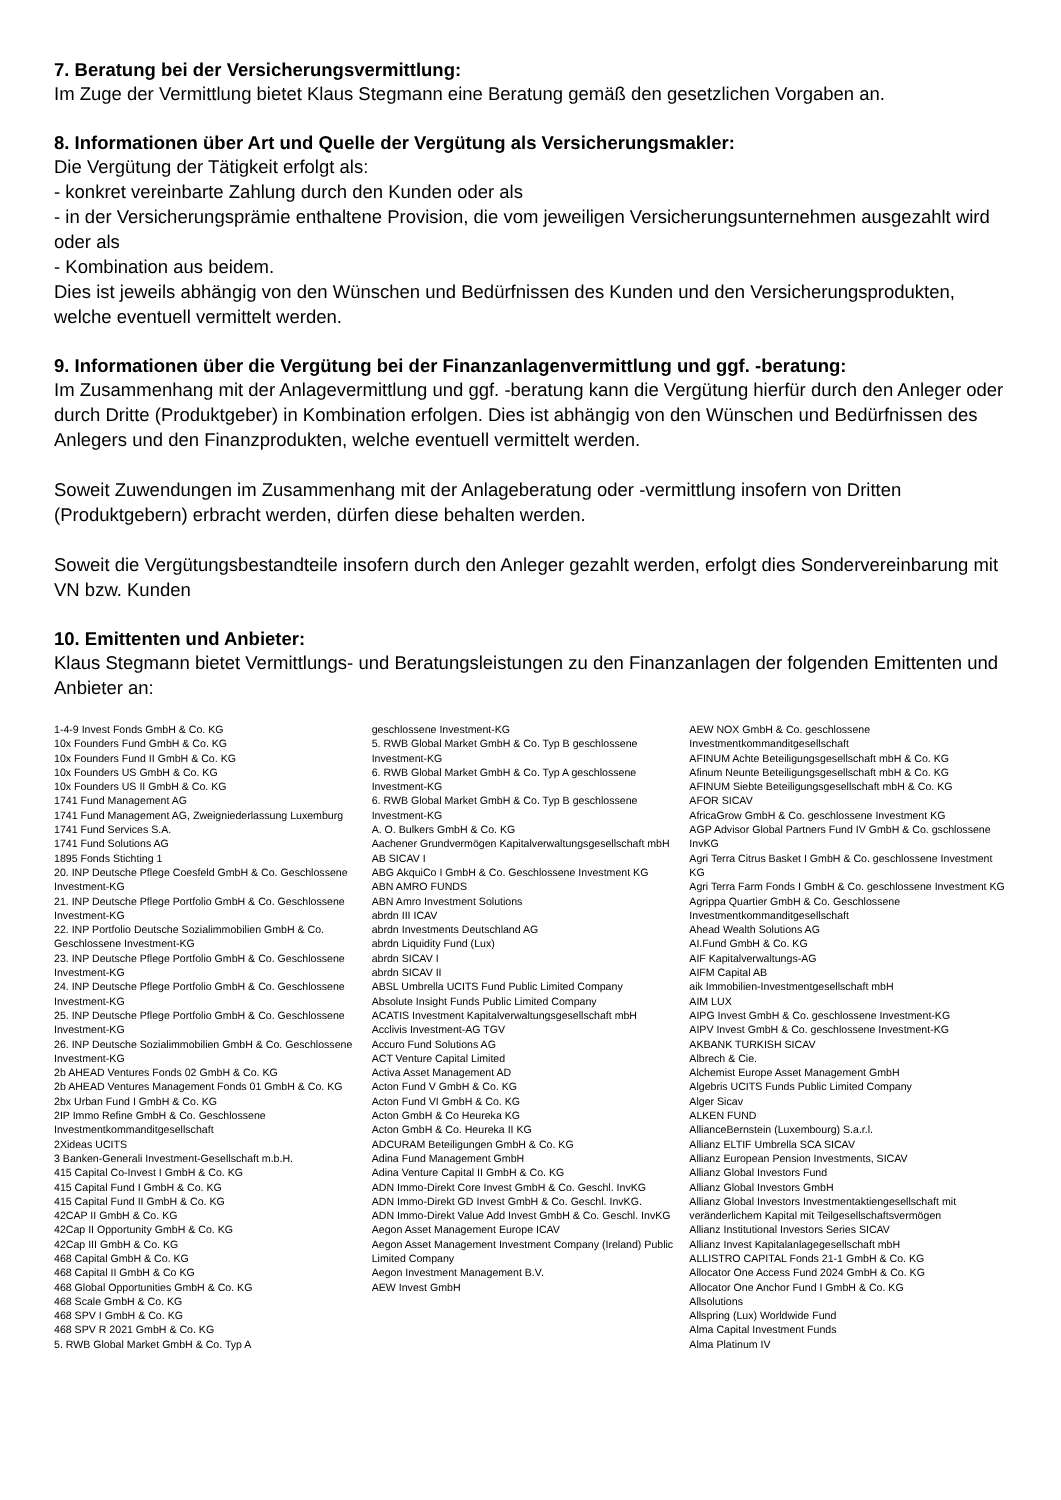7. Beratung bei der Versicherungsvermittlung:
Im Zuge der Vermittlung bietet Klaus Stegmann eine Beratung gemäß den gesetzlichen Vorgaben an.
8. Informationen über Art und Quelle der Vergütung als Versicherungsmakler:
Die Vergütung der Tätigkeit erfolgt als:
- konkret vereinbarte Zahlung durch den Kunden oder als
- in der Versicherungsprämie enthaltene Provision, die vom jeweiligen Versicherungsunternehmen ausgezahlt wird oder als
- Kombination aus beidem.
Dies ist jeweils abhängig von den Wünschen und Bedürfnissen des Kunden und den Versicherungsprodukten, welche eventuell vermittelt werden.
9. Informationen über die Vergütung bei der Finanzanlagenvermittlung und ggf. -beratung:
Im Zusammenhang mit der Anlagevermittlung und ggf. -beratung kann die Vergütung hierfür durch den Anleger oder durch Dritte (Produktgeber) in Kombination erfolgen. Dies ist abhängig von den Wünschen und Bedürfnissen des Anlegers und den Finanzprodukten, welche eventuell vermittelt werden.
Soweit Zuwendungen im Zusammenhang mit der Anlageberatung oder -vermittlung insofern von Dritten (Produktgebern) erbracht werden, dürfen diese behalten werden.
Soweit die Vergütungsbestandteile insofern durch den Anleger gezahlt werden, erfolgt dies Sondervereinbarung mit VN bzw. Kunden
10. Emittenten und Anbieter:
Klaus Stegmann bietet Vermittlungs- und Beratungsleistungen zu den Finanzanlagen der folgenden Emittenten und Anbieter an:
1-4-9 Invest Fonds GmbH & Co. KG
10x Founders Fund GmbH & Co. KG
10x Founders Fund II GmbH & Co. KG
10x Founders US GmbH & Co. KG
10x Founders US II GmbH & Co. KG
1741 Fund Management AG
1741 Fund Management AG, Zweigniederlassung Luxemburg
1741 Fund Services S.A.
1741 Fund Solutions AG
1895 Fonds Stichting 1
20. INP Deutsche Pflege Coesfeld GmbH & Co. Geschlossene Investment-KG
21. INP Deutsche Pflege Portfolio GmbH & Co. Geschlossene Investment-KG
22. INP Portfolio Deutsche Sozialimmobilien GmbH & Co. Geschlossene Investment-KG
23. INP Deutsche Pflege Portfolio GmbH & Co. Geschlossene Investment-KG
24. INP Deutsche Pflege Portfolio GmbH & Co. Geschlossene Investment-KG
25. INP Deutsche Pflege Portfolio GmbH & Co. Geschlossene Investment-KG
26. INP Deutsche Sozialimmobilien GmbH & Co. Geschlossene Investment-KG
2b AHEAD Ventures Fonds 02 GmbH & Co. KG
2b AHEAD Ventures Management Fonds 01 GmbH & Co. KG
2bx Urban Fund I GmbH & Co. KG
2IP Immo Refine GmbH & Co. Geschlossene Investmentkommanditgesellschaft
2Xideas UCITS
3 Banken-Generali Investment-Gesellschaft m.b.H.
415 Capital Co-Invest I GmbH & Co. KG
415 Capital Fund I GmbH & Co. KG
415 Capital Fund II GmbH & Co. KG
42CAP II GmbH & Co. KG
42Cap II Opportunity GmbH & Co. KG
42Cap III GmbH & Co. KG
468 Capital GmbH & Co. KG
468 Capital II GmbH & Co KG
468 Global Opportunities GmbH & Co. KG
468 Scale GmbH & Co. KG
468 SPV I GmbH & Co. KG
468 SPV R 2021 GmbH & Co. KG
5. RWB Global Market GmbH & Co. Typ A
geschlossene Investment-KG
5. RWB Global Market GmbH & Co. Typ B geschlossene Investment-KG
6. RWB Global Market GmbH & Co. Typ A geschlossene Investment-KG
6. RWB Global Market GmbH & Co. Typ B geschlossene Investment-KG
A. O. Bulkers GmbH & Co. KG
Aachener Grundvermögen Kapitalverwaltungsgesellschaft mbH
AB SICAV I
ABG AkquiCo I GmbH & Co. Geschlossene Investment KG
ABN AMRO FUNDS
ABN Amro Investment Solutions
abrdn III ICAV
abrdn Investments Deutschland AG
abrdn Liquidity Fund (Lux)
abrdn SICAV I
abrdn SICAV II
ABSL Umbrella UCITS Fund Public Limited Company
Absolute Insight Funds Public Limited Company
ACATIS Investment Kapitalverwaltungsgesellschaft mbH
Acclivis Investment-AG TGV
Accuro Fund Solutions AG
ACT Venture Capital Limited
Activa Asset Management AD
Acton Fund V GmbH & Co. KG
Acton Fund VI GmbH & Co. KG
Acton GmbH & Co Heureka KG
Acton GmbH & Co. Heureka II KG
ADCURAM Beteiligungen GmbH & Co. KG
Adina Fund Management GmbH
Adina Venture Capital II GmbH & Co. KG
ADN Immo-Direkt Core Invest GmbH & Co. Geschl. InvKG
ADN Immo-Direkt GD Invest GmbH & Co. Geschl. InvKG.
ADN Immo-Direkt Value Add Invest GmbH & Co. Geschl. InvKG
Aegon Asset Management Europe ICAV
Aegon Asset Management Investment Company (Ireland) Public Limited Company
Aegon Investment Management B.V.
AEW Invest GmbH
AEW NOX GmbH & Co. geschlossene Investmentkommanditgesellschaft
AFINUM Achte Beteiligungsgesellschaft mbH & Co. KG
Afinum Neunte Beteiligungsgesellschaft mbH & Co. KG
AFINUM Siebte Beteiligungsgesellschaft mbH & Co. KG
AFOR SICAV
AfricaGrow GmbH & Co. geschlossene Investment KG
AGP Advisor Global Partners Fund IV GmbH & Co. gschlossene InvKG
Agri Terra Citrus Basket I GmbH & Co. geschlossene Investment KG
Agri Terra Farm Fonds I GmbH & Co. geschlossene Investment KG
Agrippa Quartier GmbH & Co. Geschlossene Investmentkommanditgesellschaft
Ahead Wealth Solutions AG
AI.Fund GmbH & Co. KG
AIF Kapitalverwaltungs-AG
AIFM Capital AB
aik Immobilien-Investmentgesellschaft mbH
AIM LUX
AIPG Invest GmbH & Co. geschlossene Investment-KG
AIPV Invest GmbH & Co. geschlossene Investment-KG
AKBANK TURKISH SICAV
Albrech & Cie.
Alchemist Europe Asset Management GmbH
Algebris UCITS Funds Public Limited Company
Alger Sicav
ALKEN FUND
AllianceBernstein (Luxembourg) S.a.r.l.
Allianz ELTIF Umbrella SCA SICAV
Allianz European Pension Investments, SICAV
Allianz Global Investors Fund
Allianz Global Investors GmbH
Allianz Global Investors Investmentaktiengesellschaft mit veränderlichem Kapital mit Teilgesellschaftsvermögen
Allianz Institutional Investors Series SICAV
Allianz Invest Kapitalanlagegesellschaft mbH
ALLISTRO CAPITAL Fonds 21-1 GmbH & Co. KG
Allocator One Access Fund 2024 GmbH & Co. KG
Allocator One Anchor Fund I GmbH & Co. KG
Allsolutions
Allspring (Lux) Worldwide Fund
Alma Capital Investment Funds
Alma Platinum IV